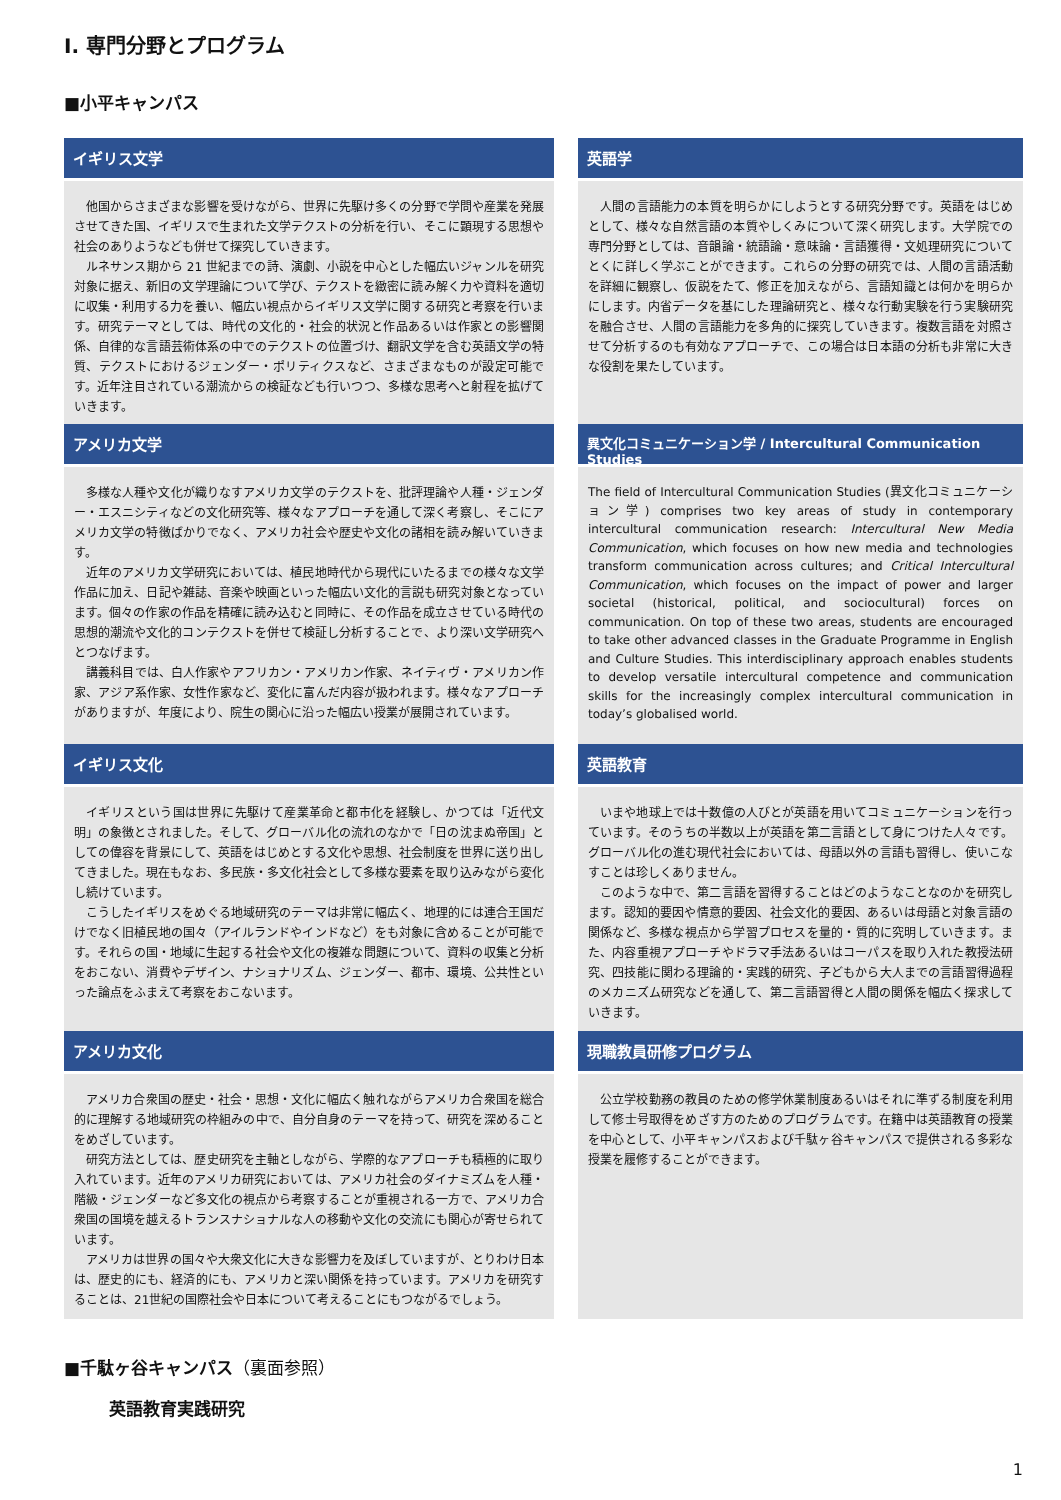I. 専門分野とプログラム
■小平キャンパス
イギリス文学
他国からさまざまな影響を受けながら、世界に先駆け多くの分野で学問や産業を発展させてきた国、イギリスで生まれた文学テクストの分析を行い、そこに顕現する思想や社会のありようなども併せて探究していきます。
ルネサンス期から 21 世紀までの詩、演劇、小説を中心とした幅広いジャンルを研究対象に据え、新旧の文学理論について学び、テクストを緻密に読み解く力や資料を適切に収集・利用する力を養い、幅広い視点からイギリス文学に関する研究と考察を行います。研究テーマとしては、時代の文化的・社会的状況と作品あるいは作家との影響関係、自律的な言語芸術体系の中でのテクストの位置づけ、翻訳文学を含む英語文学の特質、テクストにおけるジェンダー・ポリティクスなど、さまざまなものが設定可能です。近年注目されている潮流からの検証なども行いつつ、多様な思考へと射程を拡げていきます。
アメリカ文学
多様な人種や文化が織りなすアメリカ文学のテクストを、批評理論や人種・ジェンダー・エスニシティなどの文化研究等、様々なアプローチを通して深く考察し、そこにアメリカ文学の特徴ばかりでなく、アメリカ社会や歴史や文化の諸相を読み解いていきます。
近年のアメリカ文学研究においては、植民地時代から現代にいたるまでの様々な文学作品に加え、日記や雑誌、音楽や映画といった幅広い文化的言説も研究対象となっています。個々の作家の作品を精確に読み込むと同時に、その作品を成立させている時代の思想的潮流や文化的コンテクストを併せて検証し分析することで、より深い文学研究へとつなげます。
講義科目では、白人作家やアフリカン・アメリカン作家、ネイティヴ・アメリカン作家、アジア系作家、女性作家など、変化に富んだ内容が扱われます。様々なアプローチがありますが、年度により、院生の関心に沿った幅広い授業が展開されています。
イギリス文化
イギリスという国は世界に先駆けて産業革命と都市化を経験し、かつては「近代文明」の象徴とされました。そして、グローバル化の流れのなかで「日の沈まぬ帝国」としての偉容を背景にして、英語をはじめとする文化や思想、社会制度を世界に送り出してきました。現在もなお、多民族・多文化社会として多様な要素を取り込みながら変化し続けています。
こうしたイギリスをめぐる地域研究のテーマは非常に幅広く、地理的には連合王国だけでなく旧植民地の国々（アイルランドやインドなど）をも対象に含めることが可能です。それらの国・地域に生起する社会や文化の複雑な問題について、資料の収集と分析をおこない、消費やデザイン、ナショナリズム、ジェンダー、都市、環境、公共性といった論点をふまえて考察をおこないます。
アメリカ文化
アメリカ合衆国の歴史・社会・思想・文化に幅広く触れながらアメリカ合衆国を総合的に理解する地域研究の枠組みの中で、自分自身のテーマを持って、研究を深めることをめざしています。
研究方法としては、歴史研究を主軸としながら、学際的なアプローチも積極的に取り入れています。近年のアメリカ研究においては、アメリカ社会のダイナミズムを人種・階級・ジェンダーなど多文化の視点から考察することが重視される一方で、アメリカ合衆国の国境を越えるトランスナショナルな人の移動や文化の交流にも関心が寄せられています。
アメリカは世界の国々や大衆文化に大きな影響力を及ぼしていますが、とりわけ日本は、歴史的にも、経済的にも、アメリカと深い関係を持っています。アメリカを研究することは、21世紀の国際社会や日本について考えることにもつながるでしょう。
英語学
人間の言語能力の本質を明らかにしようとする研究分野です。英語をはじめとして、様々な自然言語の本質やしくみについて深く研究します。大学院での専門分野としては、音韻論・統語論・意味論・言語獲得・文処理研究についてとくに詳しく学ぶことができます。これらの分野の研究では、人間の言語活動を詳細に観察し、仮説をたて、修正を加えながら、言語知識とは何かを明らかにします。内省データを基にした理論研究と、様々な行動実験を行う実験研究を融合させ、人間の言語能力を多角的に探究していきます。複数言語を対照させて分析するのも有効なアプローチで、この場合は日本語の分析も非常に大きな役割を果たしています。
異文化コミュニケーション学 / Intercultural Communication Studies
The field of Intercultural Communication Studies (異文化コミュニケーション学) comprises two key areas of study in contemporary intercultural communication research: Intercultural New Media Communication, which focuses on how new media and technologies transform communication across cultures; and Critical Intercultural Communication, which focuses on the impact of power and larger societal (historical, political, and sociocultural) forces on communication. On top of these two areas, students are encouraged to take other advanced classes in the Graduate Programme in English and Culture Studies. This interdisciplinary approach enables students to develop versatile intercultural competence and communication skills for the increasingly complex intercultural communication in today’s globalised world.
英語教育
いまや地球上では十数億の人びとが英語を用いてコミュニケーションを行っています。そのうちの半数以上が英語を第二言語として身につけた人々です。グローバル化の進む現代社会においては、母語以外の言語も習得し、使いこなすことは珍しくありません。
このような中で、第二言語を習得することはどのようなことなのかを研究します。認知的要因や情意的要因、社会文化的要因、あるいは母語と対象言語の関係など、多様な視点から学習プロセスを量的・質的に究明していきます。また、内容重視アプローチやドラマ手法あるいはコーパスを取り入れた教授法研究、四技能に関わる理論的・実践的研究、子どもから大人までの言語習得過程のメカニズム研究などを通して、第二言語習得と人間の関係を幅広く探求していきます。
現職教員研修プログラム
公立学校勤務の教員のための修学休業制度あるいはそれに準ずる制度を利用して修士号取得をめざす方のためのプログラムです。在籍中は英語教育の授業を中心として、小平キャンパスおよび千駄ヶ谷キャンパスで提供される多彩な授業を履修することができます。
■千駄ヶ谷キャンパス（裏面参照）
英語教育実践研究
1